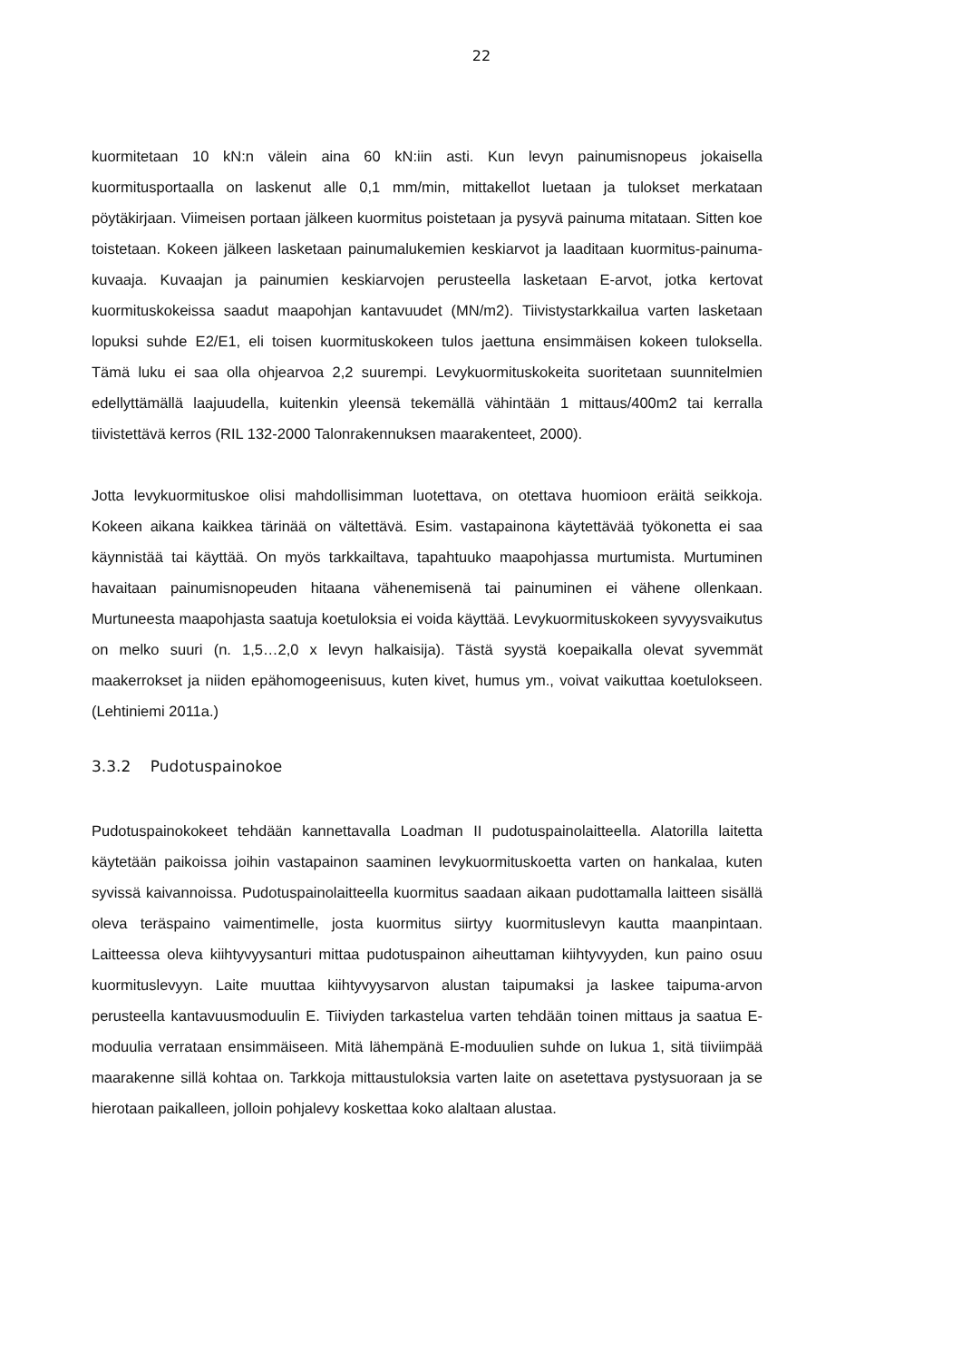22
kuormitetaan 10 kN:n välein aina 60 kN:iin asti. Kun levyn painumisnopeus jokaisella kuormitusportaalla on laskenut alle 0,1 mm/min, mittakellot luetaan ja tulokset merkataan pöytäkirjaan. Viimeisen portaan jälkeen kuormitus poistetaan ja pysyvä painuma mitataan. Sitten koe toistetaan. Kokeen jälkeen lasketaan painumalukemien keskiarvot ja laaditaan kuormitus-painuma-kuvaaja. Kuvaajan ja painumien keskiarvojen perusteella lasketaan E-arvot, jotka kertovat kuormituskokeissa saadut maapohjan kantavuudet (MN/m2). Tiivistystarkkailua varten lasketaan lopuksi suhde E2/E1, eli toisen kuormituskokeen tulos jaettuna ensimmäisen kokeen tuloksella. Tämä luku ei saa olla ohjearvoa 2,2 suurempi. Levykuormituskokeita suoritetaan suunnitelmien edellyttämällä laajuudella, kuitenkin yleensä tekemällä vähintään 1 mittaus/400m2 tai kerralla tiivistettävä kerros (RIL 132-2000 Talonrakennuksen maarakenteet, 2000).
Jotta levykuormituskoe olisi mahdollisimman luotettava, on otettava huomioon eräitä seikkoja. Kokeen aikana kaikkea tärinää on vältettävä. Esim. vastapainona käytettävää työkonetta ei saa käynnistää tai käyttää. On myös tarkkailtava, tapahtuuko maapohjassa murtumista. Murtuminen havaitaan painumisnopeuden hitaana vähenemisenä tai painuminen ei vähene ollenkaan. Murtuneesta maapohjasta saatuja koetuloksia ei voida käyttää. Levykuormituskokeen syvyysvaikutus on melko suuri (n. 1,5…2,0 x levyn halkaisija). Tästä syystä koepaikalla olevat syvemmät maakerrokset ja niiden epähomogeenisuus, kuten kivet, humus ym., voivat vaikuttaa koetulokseen. (Lehtiniemi 2011a.)
3.3.2 Pudotuspainokoe
Pudotuspainokokeet tehdään kannettavalla Loadman II pudotuspainolaitteella. Alatorilla laitetta käytetään paikoissa joihin vastapainon saaminen levykuormituskoetta varten on hankalaa, kuten syvissä kaivannoissa. Pudotuspainolaitteella kuormitus saadaan aikaan pudottamalla laitteen sisällä oleva teräspaino vaimentimelle, josta kuormitus siirtyy kuormituslevyn kautta maanpintaan. Laitteessa oleva kiihtyvyysanturi mittaa pudotuspainon aiheuttaman kiihtyvyyden, kun paino osuu kuormituslevyyn. Laite muuttaa kiihtyvyysarvon alustan taipumaksi ja laskee taipuma-arvon perusteella kantavuusmoduulin E. Tiiviyden tarkastelua varten tehdään toinen mittaus ja saatua E-moduulia verrataan ensimmäiseen. Mitä lähempänä E-moduulien suhde on lukua 1, sitä tiiviimpää maarakenne sillä kohtaa on. Tarkkoja mittaustuloksia varten laite on asetettava pystysuoraan ja se hierotaan paikalleen, jolloin pohjalevy koskettaa koko alaltaan alustaa.